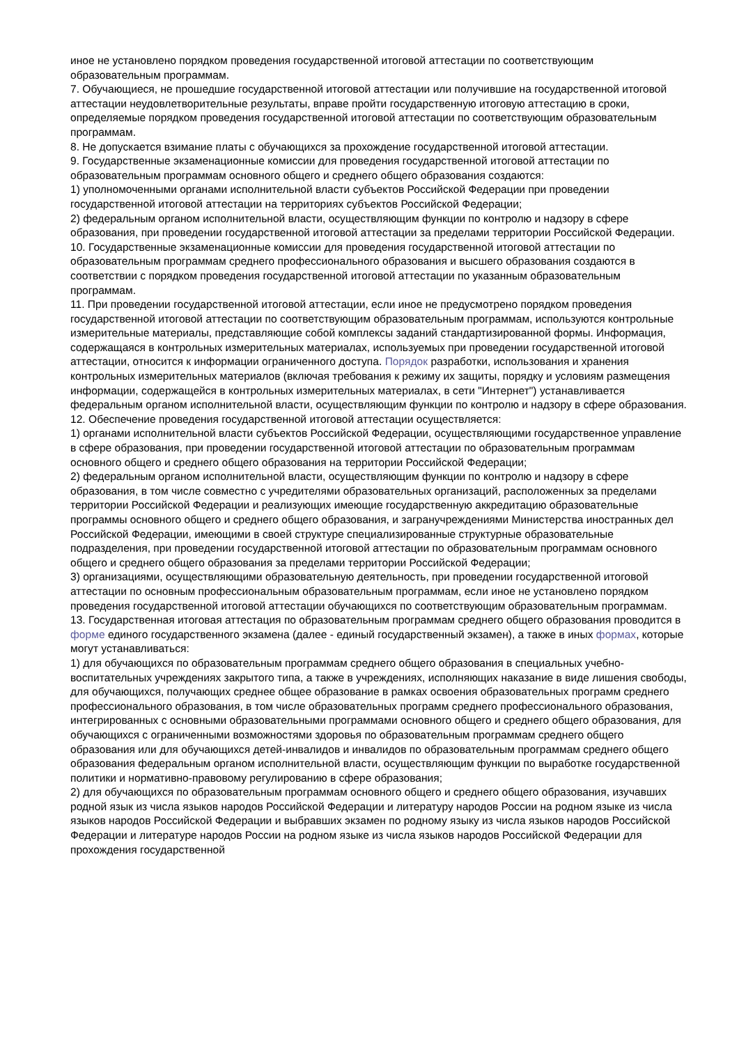иное не установлено порядком проведения государственной итоговой аттестации по соответствующим образовательным программам.
7. Обучающиеся, не прошедшие государственной итоговой аттестации или получившие на государственной итоговой аттестации неудовлетворительные результаты, вправе пройти государственную итоговую аттестацию в сроки, определяемые порядком проведения государственной итоговой аттестации по соответствующим образовательным программам.
8. Не допускается взимание платы с обучающихся за прохождение государственной итоговой аттестации.
9. Государственные экзаменационные комиссии для проведения государственной итоговой аттестации по образовательным программам основного общего и среднего общего образования создаются:
1) уполномоченными органами исполнительной власти субъектов Российской Федерации при проведении государственной итоговой аттестации на территориях субъектов Российской Федерации;
2) федеральным органом исполнительной власти, осуществляющим функции по контролю и надзору в сфере образования, при проведении государственной итоговой аттестации за пределами территории Российской Федерации.
10. Государственные экзаменационные комиссии для проведения государственной итоговой аттестации по образовательным программам среднего профессионального образования и высшего образования создаются в соответствии с порядком проведения государственной итоговой аттестации по указанным образовательным программам.
11. При проведении государственной итоговой аттестации, если иное не предусмотрено порядком проведения государственной итоговой аттестации по соответствующим образовательным программам, используются контрольные измерительные материалы, представляющие собой комплексы заданий стандартизированной формы. Информация, содержащаяся в контрольных измерительных материалах, используемых при проведении государственной итоговой аттестации, относится к информации ограниченного доступа. Порядок разработки, использования и хранения контрольных измерительных материалов (включая требования к режиму их защиты, порядку и условиям размещения информации, содержащейся в контрольных измерительных материалах, в сети "Интернет") устанавливается федеральным органом исполнительной власти, осуществляющим функции по контролю и надзору в сфере образования.
12. Обеспечение проведения государственной итоговой аттестации осуществляется:
1) органами исполнительной власти субъектов Российской Федерации, осуществляющими государственное управление в сфере образования, при проведении государственной итоговой аттестации по образовательным программам основного общего и среднего общего образования на территории Российской Федерации;
2) федеральным органом исполнительной власти, осуществляющим функции по контролю и надзору в сфере образования, в том числе совместно с учредителями образовательных организаций, расположенных за пределами территории Российской Федерации и реализующих имеющие государственную аккредитацию образовательные программы основного общего и среднего общего образования, и загранучреждениями Министерства иностранных дел Российской Федерации, имеющими в своей структуре специализированные структурные образовательные подразделения, при проведении государственной итоговой аттестации по образовательным программам основного общего и среднего общего образования за пределами территории Российской Федерации;
3) организациями, осуществляющими образовательную деятельность, при проведении государственной итоговой аттестации по основным профессиональным образовательным программам, если иное не установлено порядком проведения государственной итоговой аттестации обучающихся по соответствующим образовательным программам.
13. Государственная итоговая аттестация по образовательным программам среднего общего образования проводится в форме единого государственного экзамена (далее - единый государственный экзамен), а также в иных формах, которые могут устанавливаться:
1) для обучающихся по образовательным программам среднего общего образования в специальных учебно-воспитательных учреждениях закрытого типа, а также в учреждениях, исполняющих наказание в виде лишения свободы, для обучающихся, получающих среднее общее образование в рамках освоения образовательных программ среднего профессионального образования, в том числе образовательных программ среднего профессионального образования, интегрированных с основными образовательными программами основного общего и среднего общего образования, для обучающихся с ограниченными возможностями здоровья по образовательным программам среднего общего образования или для обучающихся детей-инвалидов и инвалидов по образовательным программам среднего общего образования федеральным органом исполнительной власти, осуществляющим функции по выработке государственной политики и нормативно-правовому регулированию в сфере образования;
2) для обучающихся по образовательным программам основного общего и среднего общего образования, изучавших родной язык из числа языков народов Российской Федерации и литературу народов России на родном языке из числа языков народов Российской Федерации и выбравших экзамен по родному языку из числа языков народов Российской Федерации и литературе народов России на родном языке из числа языков народов Российской Федерации для прохождения государственной